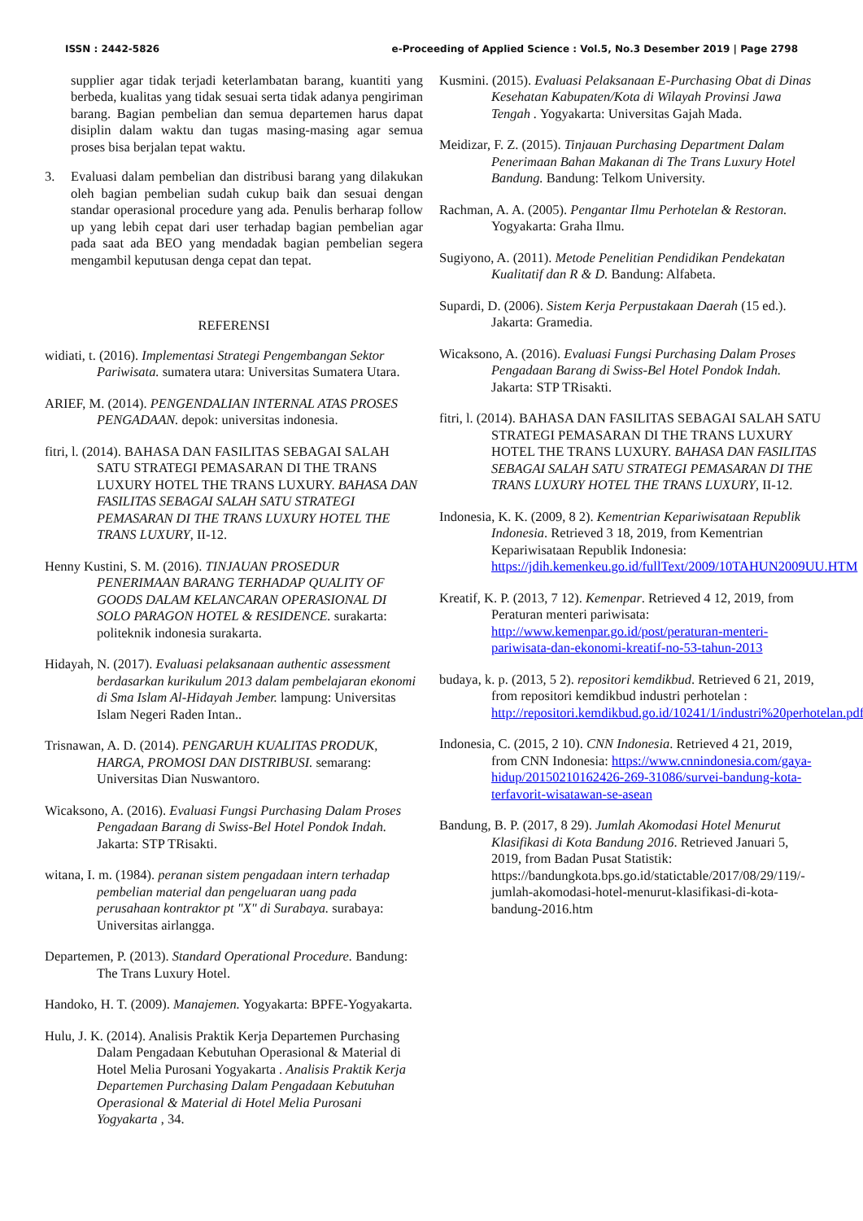ISSN : 2442-5826 e-Proceeding of Applied Science : Vol.5, No.3 Desember 2019 | Page 2798
supplier agar tidak terjadi keterlambatan barang, kuantiti yang berbeda, kualitas yang tidak sesuai serta tidak adanya pengiriman barang. Bagian pembelian dan semua departemen harus dapat disiplin dalam waktu dan tugas masing-masing agar semua proses bisa berjalan tepat waktu.
3. Evaluasi dalam pembelian dan distribusi barang yang dilakukan oleh bagian pembelian sudah cukup baik dan sesuai dengan standar operasional procedure yang ada. Penulis berharap follow up yang lebih cepat dari user terhadap bagian pembelian agar pada saat ada BEO yang mendadak bagian pembelian segera mengambil keputusan denga cepat dan tepat.
REFERENSI
widiati, t. (2016). Implementasi Strategi Pengembangan Sektor Pariwisata. sumatera utara: Universitas Sumatera Utara.
ARIEF, M. (2014). PENGENDALIAN INTERNAL ATAS PROSES PENGADAAN. depok: universitas indonesia.
fitri, l. (2014). BAHASA DAN FASILITAS SEBAGAI SALAH SATU STRATEGI PEMASARAN DI THE TRANS LUXURY HOTEL THE TRANS LUXURY. BAHASA DAN FASILITAS SEBAGAI SALAH SATU STRATEGI PEMASARAN DI THE TRANS LUXURY HOTEL THE TRANS LUXURY, II-12.
Henny Kustini, S. M. (2016). TINJAUAN PROSEDUR PENERIMAAN BARANG TERHADAP QUALITY OF GOODS DALAM KELANCARAN OPERASIONAL DI SOLO PARAGON HOTEL & RESIDENCE. surakarta: politeknik indonesia surakarta.
Hidayah, N. (2017). Evaluasi pelaksanaan authentic assessment berdasarkan kurikulum 2013 dalam pembelajaran ekonomi di Sma Islam Al-Hidayah Jember. lampung: Universitas Islam Negeri Raden Intan..
Trisnawan, A. D. (2014). PENGARUH KUALITAS PRODUK, HARGA, PROMOSI DAN DISTRIBUSI. semarang: Universitas Dian Nuswantoro.
Wicaksono, A. (2016). Evaluasi Fungsi Purchasing Dalam Proses Pengadaan Barang di Swiss-Bel Hotel Pondok Indah. Jakarta: STP TRisakti.
witana, I. m. (1984). peranan sistem pengadaan intern terhadap pembelian material dan pengeluaran uang pada perusahaan kontraktor pt "X" di Surabaya. surabaya: Universitas airlangga.
Departemen, P. (2013). Standard Operational Procedure. Bandung: The Trans Luxury Hotel.
Handoko, H. T. (2009). Manajemen. Yogyakarta: BPFE-Yogyakarta.
Hulu, J. K. (2014). Analisis Praktik Kerja Departemen Purchasing Dalam Pengadaan Kebutuhan Operasional & Material di Hotel Melia Purosani Yogyakarta . Analisis Praktik Kerja Departemen Purchasing Dalam Pengadaan Kebutuhan Operasional & Material di Hotel Melia Purosani Yogyakarta , 34.
Kusmini. (2015). Evaluasi Pelaksanaan E-Purchasing Obat di Dinas Kesehatan Kabupaten/Kota di Wilayah Provinsi Jawa Tengah . Yogyakarta: Universitas Gajah Mada.
Meidizar, F. Z. (2015). Tinjauan Purchasing Department Dalam Penerimaan Bahan Makanan di The Trans Luxury Hotel Bandung. Bandung: Telkom University.
Rachman, A. A. (2005). Pengantar Ilmu Perhotelan & Restoran. Yogyakarta: Graha Ilmu.
Sugiyono, A. (2011). Metode Penelitian Pendidikan Pendekatan Kualitatif dan R & D. Bandung: Alfabeta.
Supardi, D. (2006). Sistem Kerja Perpustakaan Daerah (15 ed.). Jakarta: Gramedia.
Wicaksono, A. (2016). Evaluasi Fungsi Purchasing Dalam Proses Pengadaan Barang di Swiss-Bel Hotel Pondok Indah. Jakarta: STP TRisakti.
fitri, l. (2014). BAHASA DAN FASILITAS SEBAGAI SALAH SATU STRATEGI PEMASARAN DI THE TRANS LUXURY HOTEL THE TRANS LUXURY. BAHASA DAN FASILITAS SEBAGAI SALAH SATU STRATEGI PEMASARAN DI THE TRANS LUXURY HOTEL THE TRANS LUXURY, II-12.
Indonesia, K. K. (2009, 8 2). Kementrian Kepariwisataan Republik Indonesia. Retrieved 3 18, 2019, from Kementrian Kepariwisataan Republik Indonesia: https://jdih.kemenkeu.go.id/fullText/2009/10TAHUN2009UU.HTM
Kreatif, K. P. (2013, 7 12). Kemenpar. Retrieved 4 12, 2019, from Peraturan menteri pariwisata: http://www.kemenpar.go.id/post/peraturan-menteri-pariwisata-dan-ekonomi-kreatif-no-53-tahun-2013
budaya, k. p. (2013, 5 2). repositori kemdikbud. Retrieved 6 21, 2019, from repositori kemdikbud industri perhotelan : http://repositori.kemdikbud.go.id/10241/1/industri%20perhotelan.pdf
Indonesia, C. (2015, 2 10). CNN Indonesia. Retrieved 4 21, 2019, from CNN Indonesia: https://www.cnnindonesia.com/gaya-hidup/20150210162426-269-31086/survei-bandung-kota-terfavorit-wisatawan-se-asean
Bandung, B. P. (2017, 8 29). Jumlah Akomodasi Hotel Menurut Klasifikasi di Kota Bandung 2016. Retrieved Januari 5, 2019, from Badan Pusat Statistik: https://bandungkota.bps.go.id/statictable/2017/08/29/119/-jumlah-akomodasi-hotel-menurut-klasifikasi-di-kota-bandung-2016.htm